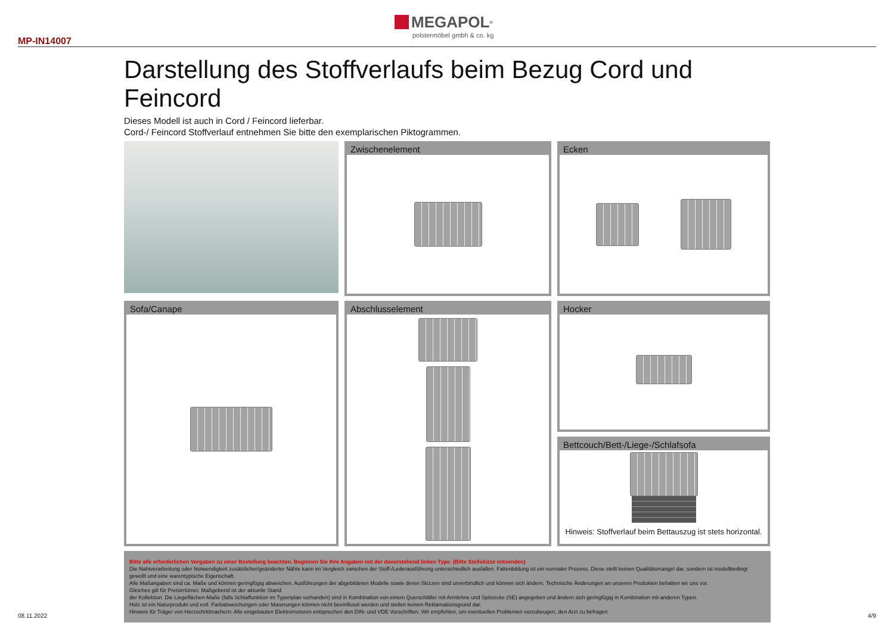MP-IN14007
MEGAPOL<sup>®</sup>
polstermöbel gmbh & co. kg
Darstellung des Stoffverlaufs beim Bezug Cord und Feincord
Dieses Modell ist auch in Cord / Feincord lieferbar.
Cord-/ Feincord Stoffverlauf entnehmen Sie bitte den exemplarischen Piktogrammen.
Zwischenelement
Ecken
Sofa/Canape
Abschlusselement
Hocker
Bettcouch/Bett-/Liege-/Schlafsofa
Hinweis: Stoffverlauf beim Bettauszug ist stets horizontal.
Bitte alle erforderlichen Vorgaben zu einer Bestellung beachten. Beginnen Sie Ihre Angaben mit der davorstehend linken Type. (Bitte Stellskizze mitsenden)
Die Nahtverarbeitung oder Notwendigkeit zusätzlicher/geänderter Nähte kann im Vergleich zwischen der Stoff-/Lederausführung unterschiedlich ausfallen. Faltenbildung ist ein normaler Prozess. Diese stellt keinen Qualitätsmangel dar, sondern ist modellbedingt gewollt und eine warentypische Eigenschaft.
Alle Maßangaben sind ca. Maße und können geringfügig abweichen. Ausführungen der abgebildeten Modelle sowie deren Skizzen sind unverbindlich und können sich ändern. Technische Änderungen an unseren Produkten behalten wir uns vor.
Gleiches gilt für Preisirrtümer. Maßgebend ist der aktuelle Stand
der Kollektion. Die Liegeflächen-Maße (falls Schlaffunktion im Typenplan vorhanden) sind in Kombination von einem Querschläfer mit Armlehne und Spitzecke (SE) angegeben und ändern sich geringfügig in Kombination mit anderen Typen.
Holz ist ein Naturprodukt und evtl. Farbabweichungen oder Maserungen können nicht beeinflusst werden und stellen keinen Reklamationsgrund dar.
Hinweis für Träger von Herzschrittmachern: Alle eingebauten Elektromotoren entsprechen den DIN- und VDE Vorschriften. Wir empfehlen, um eventuellen Problemen vorzubeugen, den Arzt zu befragen.
08.11.2022 4/9